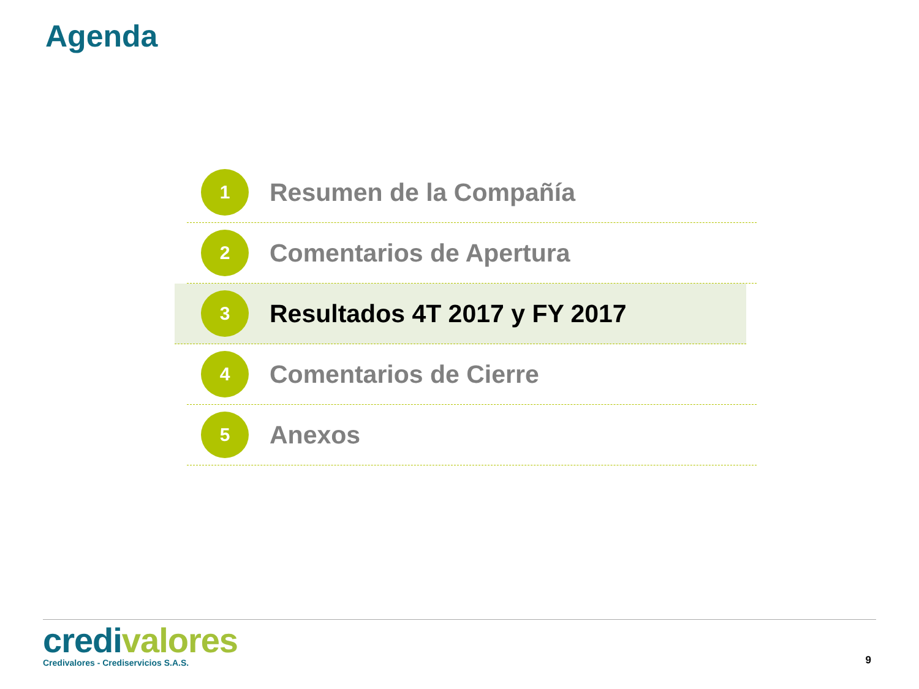Agenda
1
Resumen de la Compañía
2
Comentarios de Apertura
3
Resultados 4T 2017 y FY 2017
4
Comentarios de Cierre
5
Anexos
credi valores
Credivalores - Crediservicios S.A.S.
9